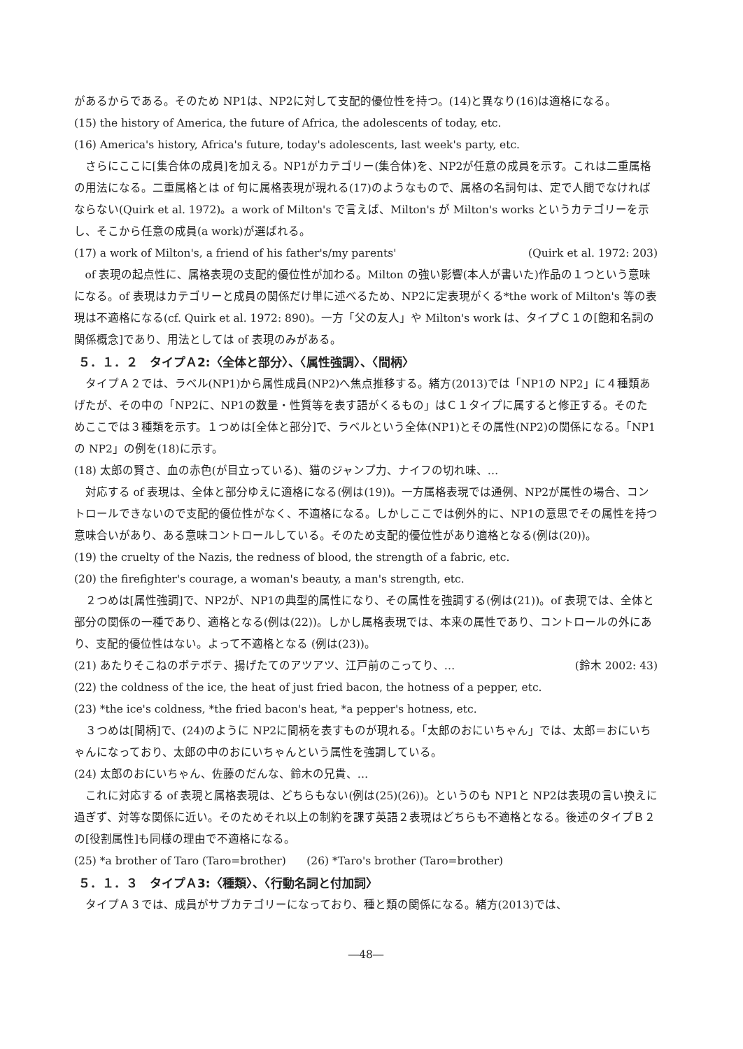があるからである。そのため NP1は、NP2に対して支配的優位性を持つ。(14)と異なり(16)は適格になる。
(15) the history of America, the future of Africa, the adolescents of today, etc.
(16) America's history, Africa's future, today's adolescents, last week's party, etc.
さらにここに[集合体の成員]を加える。NP1がカテゴリー(集合体)を、NP2が任意の成員を示す。これは二重属格の用法になる。二重属格とは of 句に属格表現が現れる(17)のようなもので、属格の名詞句は、定で人間でなければならない(Quirk et al. 1972)。a work of Milton's で言えば、Milton's が Milton's works というカテゴリーを示し、そこから任意の成員(a work)が選ばれる。
(17) a work of Milton's, a friend of his father's/my parents' (Quirk et al. 1972: 203)
of 表現の起点性に、属格表現の支配的優位性が加わる。Milton の強い影響(本人が書いた)作品の１つという意味になる。of 表現はカテゴリーと成員の関係だけ単に述べるため、NP2に定表現がくる*the work of Milton's 等の表現は不適格になる(cf. Quirk et al. 1972: 890)。一方「父の友人」や Milton's work は、タイプＣ１の[飽和名詞の関係概念]であり、用法としては of 表現のみがある。
５．１．２　タイプＡ2:〈全体と部分〉、〈属性強調〉、〈間柄〉
タイプＡ２では、ラベル(NP1)から属性成員(NP2)へ焦点推移する。緒方(2013)では「NP1の NP2」に４種類あげたが、その中の「NP2に、NP1の数量・性質等を表す語がくるもの」はＣ１タイプに属すると修正する。そのためここでは３種類を示す。１つめは[全体と部分]で、ラベルという全体(NP1)とその属性(NP2)の関係になる。「NP1の NP2」の例を(18)に示す。
(18) 太郎の賢さ、血の赤色(が目立っている)、猫のジャンプ力、ナイフの切れ味、…
対応する of 表現は、全体と部分ゆえに適格になる(例は(19))。一方属格表現では通例、NP2が属性の場合、コントロールできないので支配的優位性がなく、不適格になる。しかしここでは例外的に、NP1の意思でその属性を持つ意味合いがあり、ある意味コントロールしている。そのため支配的優位性があり適格となる(例は(20))。
(19) the cruelty of the Nazis, the redness of blood, the strength of a fabric, etc.
(20) the firefighter's courage, a woman's beauty, a man's strength, etc.
２つめは[属性強調]で、NP2が、NP1の典型的属性になり、その属性を強調する(例は(21))。of 表現では、全体と部分の関係の一種であり、適格となる(例は(22))。しかし属格表現では、本来の属性であり、コントロールの外にあり、支配的優位性はない。よって不適格となる (例は(23))。
(21) あたりそこねのボテボテ、揚げたてのアツアツ、江戸前のこってり、… (鈴木 2002: 43)
(22) the coldness of the ice, the heat of just fried bacon, the hotness of a pepper, etc.
(23) *the ice's coldness, *the fried bacon's heat, *a pepper's hotness, etc.
３つめは[間柄]で、(24)のように NP2に間柄を表すものが現れる。「太郎のおにいちゃん」では、太郎＝おにいちゃんになっており、太郎の中のおにいちゃんという属性を強調している。
(24) 太郎のおにいちゃん、佐藤のだんな、鈴木の兄貴、…
これに対応する of 表現と属格表現は、どちらもない(例は(25)(26))。というのも NP1と NP2は表現の言い換えに過ぎず、対等な関係に近い。そのためそれ以上の制約を課す英語２表現はどちらも不適格となる。後述のタイプＢ２の[役割属性]も同様の理由で不適格になる。
(25) *a brother of Taro (Taro=brother) (26) *Taro's brother (Taro=brother)
５．１．３　タイプＡ3:〈種類〉、〈行動名詞と付加詞〉
タイプＡ３では、成員がサブカテゴリーになっており、種と類の関係になる。緒方(2013)では、
―48―